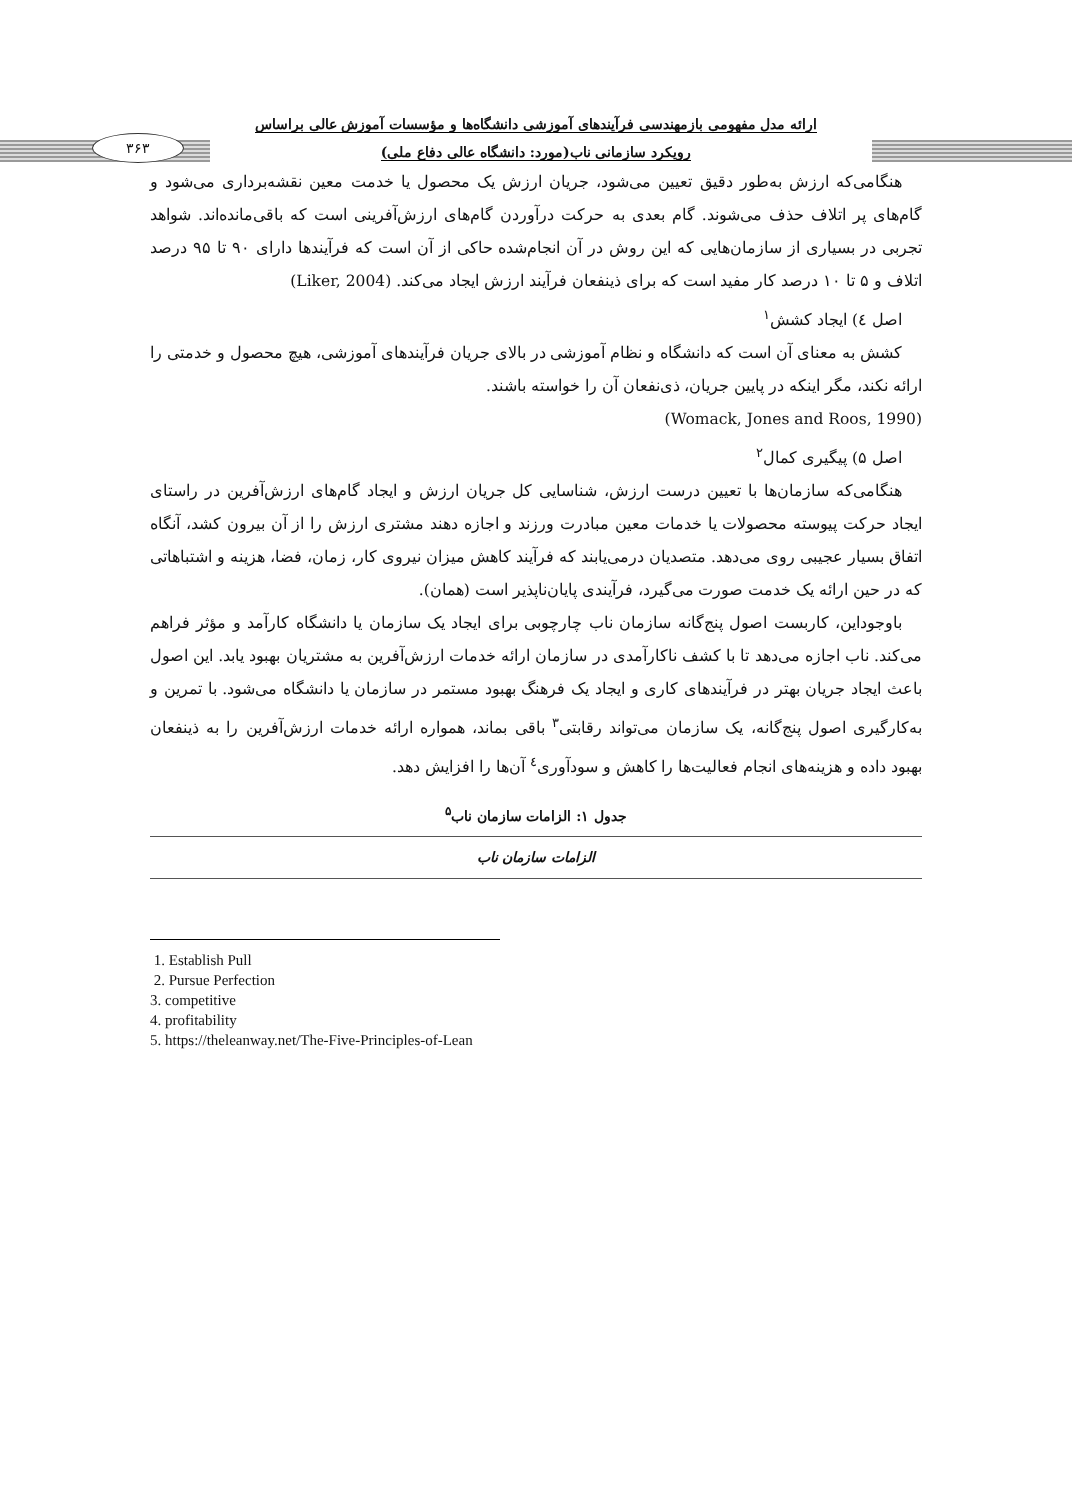۳۶۳
ارائه مدل مفهومی بازمهندسی فرآیندهای آموزشی دانشگاه‌ها و مؤسسات آموزش عالی براساس
رویکرد سازمانی ناب(مورد: دانشگاه عالی دفاع ملی)
هنگامی‌که ارزش به‌طور دقیق تعیین می‌شود، جریان ارزش یک محصول یا خدمت معین نقشه‌برداری می‌شود و گام‌های پر اتلاف حذف می‌شوند. گام بعدی به حرکت درآوردن گام‌های ارزش‌آفرینی است که باقی‌مانده‌اند. شواهد تجربی در بسیاری از سازمان‌هایی که این روش در آن انجام‌شده حاکی از آن است که فرآیندها دارای ۹۰ تا ۹۵ درصد اتلاف و ۵ تا ۱۰ درصد کار مفید است که برای ذینفعان فرآیند ارزش ایجاد می‌کند. (Liker, 2004)
اصل ٤) ایجاد کشش<sup>۱</sup>
کشش به معنای آن است که دانشگاه و نظام آموزشی در بالای جریان فرآیندهای آموزشی، هیچ محصول و خدمتی را ارائه نکند، مگر اینکه در پایین جریان، ذی‌نفعان آن را خواسته باشند.
(Womack, Jones and Roos, 1990)
اصل ۵) پیگیری کمال<sup>۲</sup>
هنگامی‌که سازمان‌ها با تعیین درست ارزش، شناسایی کل جریان ارزش و ایجاد گام‌های ارزش‌آفرین در راستای ایجاد حرکت پیوسته محصولات یا خدمات معین مبادرت ورزند و اجازه دهند مشتری ارزش را از آن بیرون کشد، آنگاه اتفاق بسیار عجیبی روی می‌دهد. متصدیان درمی‌یابند که فرآیند کاهش میزان نیروی کار، زمان، فضا، هزینه و اشتباهاتی که در حین ارائه یک خدمت صورت می‌گیرد، فرآیندی پایان‌ناپذیر است (همان).
باوجوداین، کاربست اصول پنج‌گانه سازمان ناب چارچوبی برای ایجاد یک سازمان یا دانشگاه کارآمد و مؤثر فراهم می‌کند. ناب اجازه می‌دهد تا با کشف ناکارآمدی در سازمان ارائه خدمات ارزش‌آفرین به مشتریان بهبود یابد. این اصول باعث ایجاد جریان بهتر در فرآیندهای کاری و ایجاد یک فرهنگ بهبود مستمر در سازمان یا دانشگاه می‌شود. با تمرین و به‌کارگیری اصول پنج‌گانه، یک سازمان می‌تواند رقابتی<sup>۳</sup> باقی بماند، همواره ارائه خدمات ارزش‌آفرین را به ذینفعان بهبود داده و هزینه‌های انجام فعالیت‌ها را کاهش و سودآوری<sup>٤</sup> آن‌ها را افزایش دهد.
جدول ۱: الزامات سازمان ناب<sup>۵</sup>
| الزامات سازمان ناب |
1. Establish Pull
2. Pursue Perfection
3. competitive
4. profitability
5. https://theleanway.net/The-Five-Principles-of-Lean